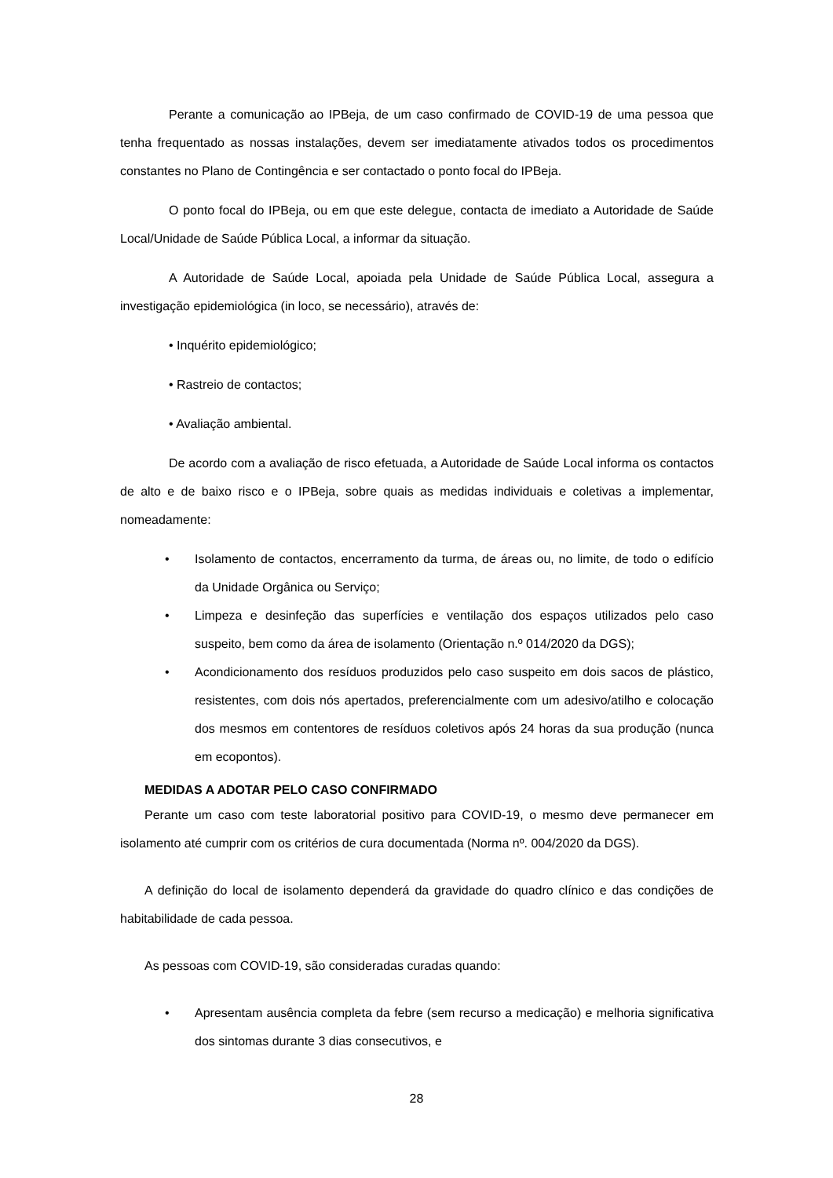Perante a comunicação ao IPBeja, de um caso confirmado de COVID-19 de uma pessoa que tenha frequentado as nossas instalações, devem ser imediatamente ativados todos os procedimentos constantes no Plano de Contingência e ser contactado o ponto focal do IPBeja.
O ponto focal do IPBeja, ou em que este delegue, contacta de imediato a Autoridade de Saúde Local/Unidade de Saúde Pública Local, a informar da situação.
A Autoridade de Saúde Local, apoiada pela Unidade de Saúde Pública Local, assegura a investigação epidemiológica (in loco, se necessário), através de:
• Inquérito epidemiológico;
• Rastreio de contactos;
• Avaliação ambiental.
De acordo com a avaliação de risco efetuada, a Autoridade de Saúde Local informa os contactos de alto e de baixo risco e o IPBeja, sobre quais as medidas individuais e coletivas a implementar, nomeadamente:
• Isolamento de contactos, encerramento da turma, de áreas ou, no limite, de todo o edifício da Unidade Orgânica ou Serviço;
• Limpeza e desinfeção das superfícies e ventilação dos espaços utilizados pelo caso suspeito, bem como da área de isolamento (Orientação n.º 014/2020 da DGS);
• Acondicionamento dos resíduos produzidos pelo caso suspeito em dois sacos de plástico, resistentes, com dois nós apertados, preferencialmente com um adesivo/atilho e colocação dos mesmos em contentores de resíduos coletivos após 24 horas da sua produção (nunca em ecopontos).
MEDIDAS A ADOTAR PELO CASO CONFIRMADO
Perante um caso com teste laboratorial positivo para COVID-19, o mesmo deve permanecer em isolamento até cumprir com os critérios de cura documentada (Norma nº. 004/2020 da DGS).
A definição do local de isolamento dependerá da gravidade do quadro clínico e das condições de habitabilidade de cada pessoa.
As pessoas com COVID-19, são consideradas curadas quando:
• Apresentam ausência completa da febre (sem recurso a medicação) e melhoria significativa dos sintomas durante 3 dias consecutivos, e
28